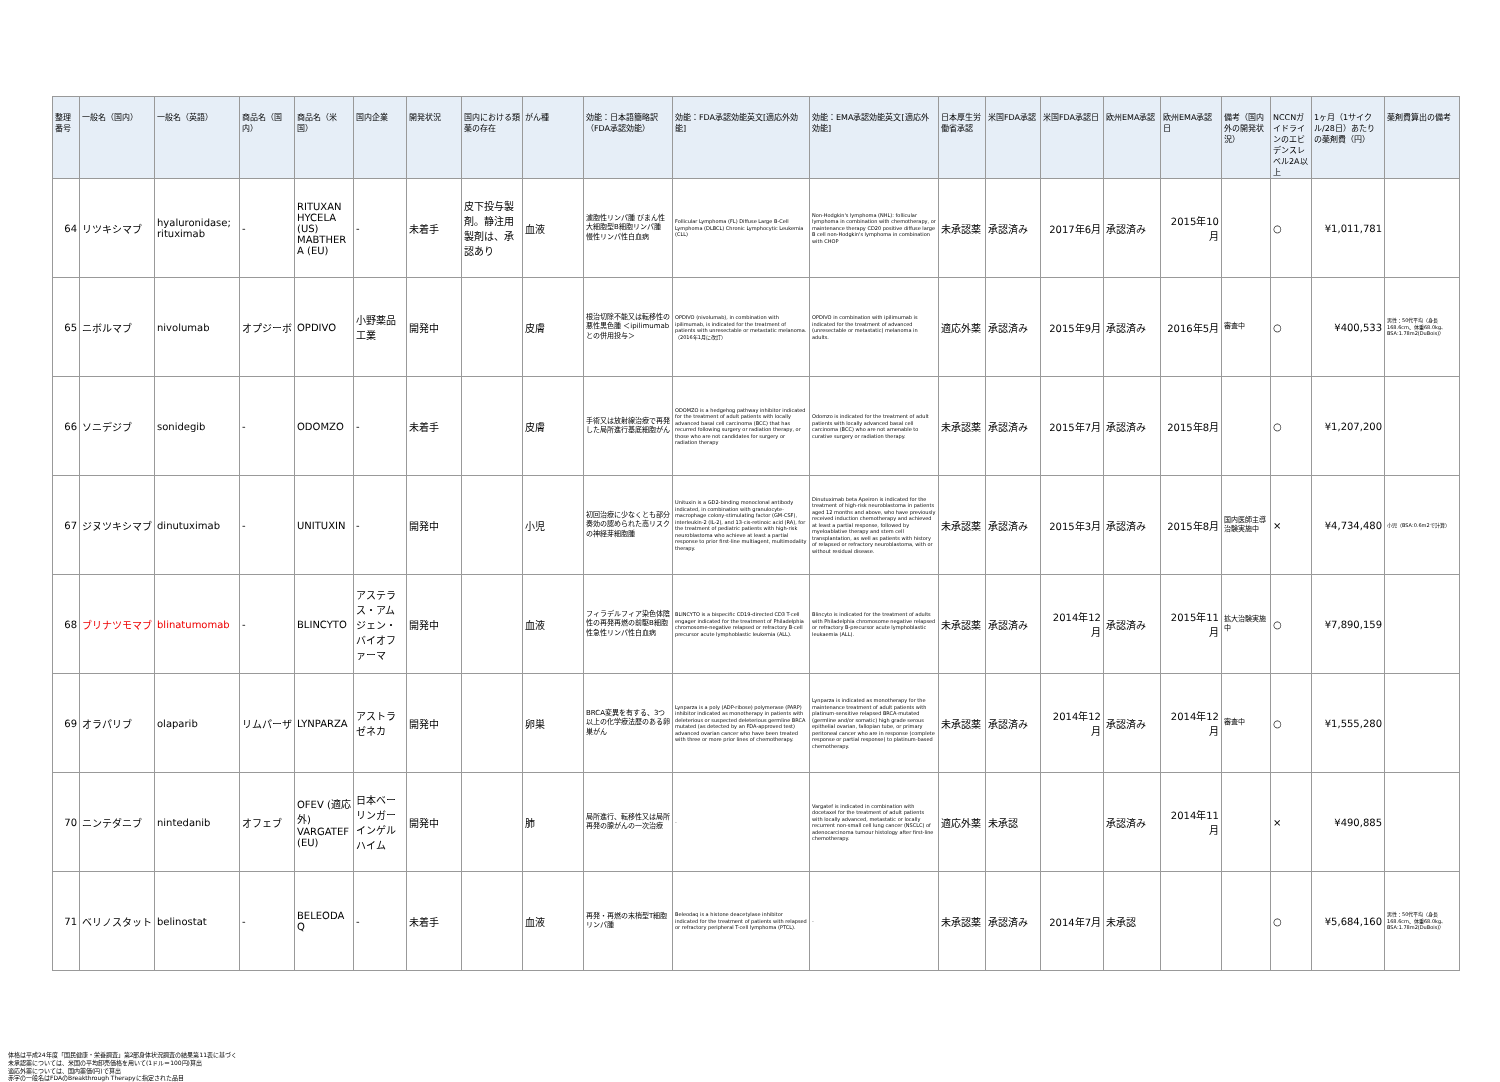| 整理番号 | 一般名（国内） | 一般名（英語） | 商品名（国内） | 商品名（米国） | 国内企業 | 開発状況 | 国内における類薬の存在 | がん種 | 効能：日本語簡略訳（FDA承認効能） | 効能：FDA承認効能英文[適応外効能] | 効能：EMA承認効能英文[適応外効能] | 日本厚生労働省承認 | 米国FDA承認 | 米国FDA承認日 | 欧州EMA承認 | 欧州EMA承認日 | 備考（国内外の開発状況） | NCCNガイドラインのエビデンスレベル2A以上 | 1ヶ月（1サイクル/28日）あたりの薬剤費（円） | 薬剤費算出の備考 |
| --- | --- | --- | --- | --- | --- | --- | --- | --- | --- | --- | --- | --- | --- | --- | --- | --- | --- | --- | --- | --- |
| 64 | リツキシマブ | hyaluronidase; rituximab | - | RITUXAN HYCELA (US) MABTHERA (EU) | - | 未着手 | 皮下投与製剤。静注用製剤は、承認あり | 血液 | 濾胞性リンパ腫 びまん性大細胞型B細胞リンパ腫 慢性リンパ性白血病 | Follicular Lymphoma (FL) Diffuse Large B-Cell Lymphoma (DLBCL) Chronic Lymphocytic Leukemia (CLL) | Non-Hodgkin's lymphoma (NHL): follicular lymphoma in combination with chemotherapy, or maintenance therapy CD20 positive diffuse large B cell non-Hodgkin's lymphoma in combination with CHOP | 未承認薬 | 承認済み | 2017年6月 | 承認済み | 2015年10月 | | ○ | ¥1,011,781 | |
| 65 | ニボルマブ | nivolumab | オプジーボ | OPDIVO | 小野薬品工業 | 開発中 | | 皮膚 | 根治切除不能又は転移性の悪性黒色腫 ＜ipilimumabとの併用投与＞ | OPDIVO (nivolumab), in combination with ipilimumab, is indicated for the treatment of patients with unresectable or metastatic melanoma.（2016年1月に改訂） | OPDIVO in combination with ipilimumab is indicated for the treatment of advanced (unresectable or metastatic) melanoma in adults. | 適応外薬 | 承認済み | 2015年9月 | 承認済み | 2016年5月 | 審査中 | ○ | ¥400,533 | 男性：50代平均（身長168.6cm、体重68.0kg、BSA:1.78m2(DuBois)） |
| 66 | ソニデジブ | sonidegib | - | ODOMZO | - | 未着手 | | 皮膚 | 手術又は放射線治療で再発した局所進行基底細胞がん | ODOMZO is a hedgehog pathway inhibitor indicated for the treatment of adult patients with locally advanced basal cell carcinoma (BCC) that has recurred following surgery or radiation therapy, or those who are not candidates for surgery or radiation therapy | Odomzo is indicated for the treatment of adult patients with locally advanced basal cell carcinoma (BCC) who are not amenable to curative surgery or radiation therapy. | 未承認薬 | 承認済み | 2015年7月 | 承認済み | 2015年8月 | | ○ | ¥1,207,200 | |
| 67 | ジヌツキシマブ | dinutuximab | - | UNITUXIN | - | 開発中 | | 小児 | 初回治療に少なくとも部分奏効の認められた高リスクの神経芽細胞腫 | Unituxin is a GD2-binding monoclonal antibody indicated, in combination with granulocyte-macrophage colony-stimulating factor (GM-CSF), interleukin-2 (IL-2), and 13-cis-retinoic acid (RA), for the treatment of pediatric patients with high-risk neuroblastoma who achieve at least a partial response to prior first-line multiagent, multimodality therapy. | Dinutuximab beta Apeiron is indicated for the treatment of high-risk neuroblastoma in patients aged 12 months and above, who have previously received induction chemotherapy and achieved at least a partial response, followed by myeloablative therapy and stem cell transplantation, as well as patients with history of relapsed or refractory neuroblastoma, with or without residual disease. | 未承認薬 | 承認済み | 2015年3月 | 承認済み | 2015年8月 | 国内医師主導治験実施中 | × | ¥4,734,480 | 小児（BSA:0.6m2で計算） |
| 68 | ブリナツモマブ | blinatumomab | - | BLINCYTO | アステラス・アムジェン・バイオファーマ | 開発中 | | 血液 | フィラデルフィア染色体陰性の再発再燃の前駆B細胞性急性リンパ性白血病 | BLINCYTO is a bispecific CD19-directed CD3 T-cell engager indicated for the treatment of Philadelphia chromosome-negative relapsed or refractory B-cell precursor acute lymphoblastic leukemia (ALL). | Blincyto is indicated for the treatment of adults with Philadelphia chromosome negative relapsed or refractory B-precursor acute lymphoblastic leukaemia (ALL). | 未承認薬 | 承認済み | 2014年12月 | 承認済み | 2015年11月 | 拡大治験実施中 | ○ | ¥7,890,159 | |
| 69 | オラパリブ | olaparib | リムパーザ | LYNPARZA | アストラゼネカ | 開発中 | | 卵巣 | BRCA変異を有する、3つ以上の化学療法歴のある卵巣がん | Lynparza is a poly (ADP-ribose) polymerase (PARP) inhibitor indicated as monotherapy in patients with deleterious or suspected deleterious germline BRCA mutated (as detected by an FDA-approved test) advanced ovarian cancer who have been treated with three or more prior lines of chemotherapy. | Lynparza is indicated as monotherapy for the maintenance treatment of adult patients with platinum-sensitive relapsed BRCA-mutated (germline and/or somatic) high grade serous epithelial ovarian, fallopian tube, or primary peritoneal cancer who are in response (complete response or partial response) to platinum-based chemotherapy. | 未承認薬 | 承認済み | 2014年12月 | 承認済み | 2014年12月 | 審査中 | ○ | ¥1,555,280 | |
| 70 | ニンテダニブ | nintedanib | オフェブ | OFEV (適応外) VARGATEF (EU) | 日本ベーリンガーインゲルハイム | 開発中 | | 肺 | 局所進行、転移性又は局所再発の腺がんの一次治療 | - | Vargatef is indicated in combination with docetaxel for the treatment of adult patients with locally advanced, metastatic or locally recurrent non-small cell lung cancer (NSCLC) of adenocarcinoma tumour histology after first-line chemotherapy. | 適応外薬 | 未承認 | | 承認済み | 2014年11月 | | × | ¥490,885 | |
| 71 | ベリノスタット | belinostat | - | BELEODAQ | - | 未着手 | | 血液 | 再発・再燃の末梢型T細胞リンパ腫 | Beleodaq is a histone deacetylase inhibitor indicated for the treatment of patients with relapsed or refractory peripheral T-cell lymphoma (PTCL). | - | 未承認薬 | 承認済み | 2014年7月 | 未承認 | | | ○ | ¥5,684,160 | 男性：50代平均（身長168.6cm、体重68.0kg、BSA:1.78m2(DuBois)） |
体格は平成24年度「国民健康・栄養調査」第2部身体状況調査の結果第11表に基づく
未承認薬については、米国の平均卸売価格を用いて(1ドル＝100円)算出
適応外薬については、国内薬価(円)で算出
赤字の一般名はFDAのBreakthrough Therapyに指定された品目